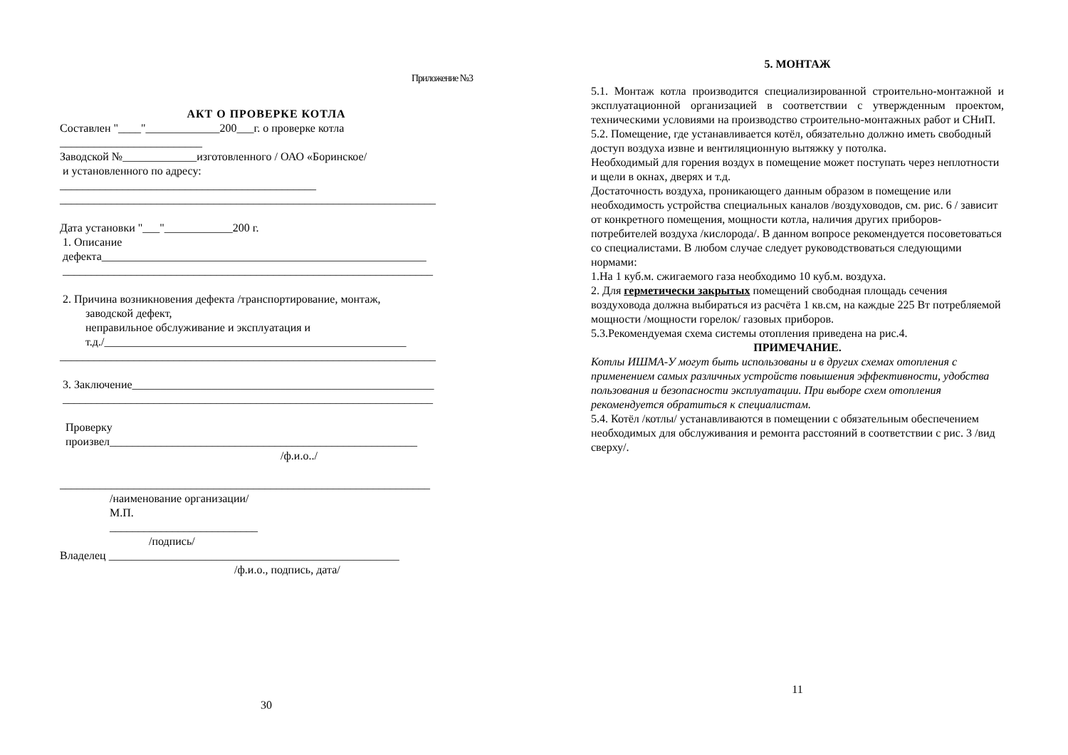Приложение №3
АКТ О ПРОВЕРКЕ КОТЛА
Составлен "____"_____________200___г. о проверке котла
_________________________
Заводской №_____________изготовленного / ОАО «Боринское/
и установленного по адресу:
_____________________________________________
__________________________________________________________________
Дата установки "___"____________200 г.
1. Описание
дефекта_________________________________________________________
_________________________________________________________________
2. Причина возникновения дефекта /транспортирование, монтаж,
заводской дефект,
неправильное обслуживание и эксплуатация и
т.д./_____________________________________________________
__________________________________________________________________
3. Заключение_____________________________________________________
_________________________________________________________________
Проверку
произвел______________________________________________________
/ф.и.о../
_________________________________________________________________
/наименование организации/
М.П.
__________________________
/подпись/
Владелец ___________________________________________________
/ф.и.о., подпись, дата/
30
5. МОНТАЖ
5.1. Монтаж котла производится специализированной строительно-монтажной и эксплуатационной организацией в соответствии с утвержденным проектом, техническими условиями на производство строительно-монтажных работ и СНиП.
5.2. Помещение, где устанавливается котёл, обязательно должно иметь свободный доступ воздуха извне и вентиляционную вытяжку у потолка.
Необходимый для горения воздух в помещение может поступать через неплотности и щели в окнах, дверях и т.д.
Достаточность воздуха, проникающего данным образом в помещение или необходимость устройства специальных каналов /воздуховодов, см. рис. 6 / зависит от конкретного помещения, мощности котла, наличия других приборов-потребителей воздуха /кислорода/. В данном вопросе рекомендуется посоветоваться со специалистами. В любом случае следует руководствоваться следующими нормами:
1.На 1 куб.м. сжигаемого газа необходимо 10 куб.м. воздуха.
2. Для герметически закрытых помещений свободная площадь сечения воздуховода должна выбираться из расчёта 1 кв.см, на каждые 225 Вт потребляемой мощности /мощности горелок/ газовых приборов.
5.3.Рекомендуемая схема системы отопления приведена на рис.4.
ПРИМЕЧАНИЕ.
Котлы ИШМА-У могут быть использованы и в других схемах отопления с применением самых различных устройств повышения эффективности, удобства пользования и безопасности эксплуатации. При выборе схем отопления рекомендуется обратиться к специалистам.
5.4. Котёл /котлы/ устанавливаются в помещении с обязательным обеспечением необходимых для обслуживания и ремонта расстояний в соответствии с рис. 3 /вид сверху/.
11